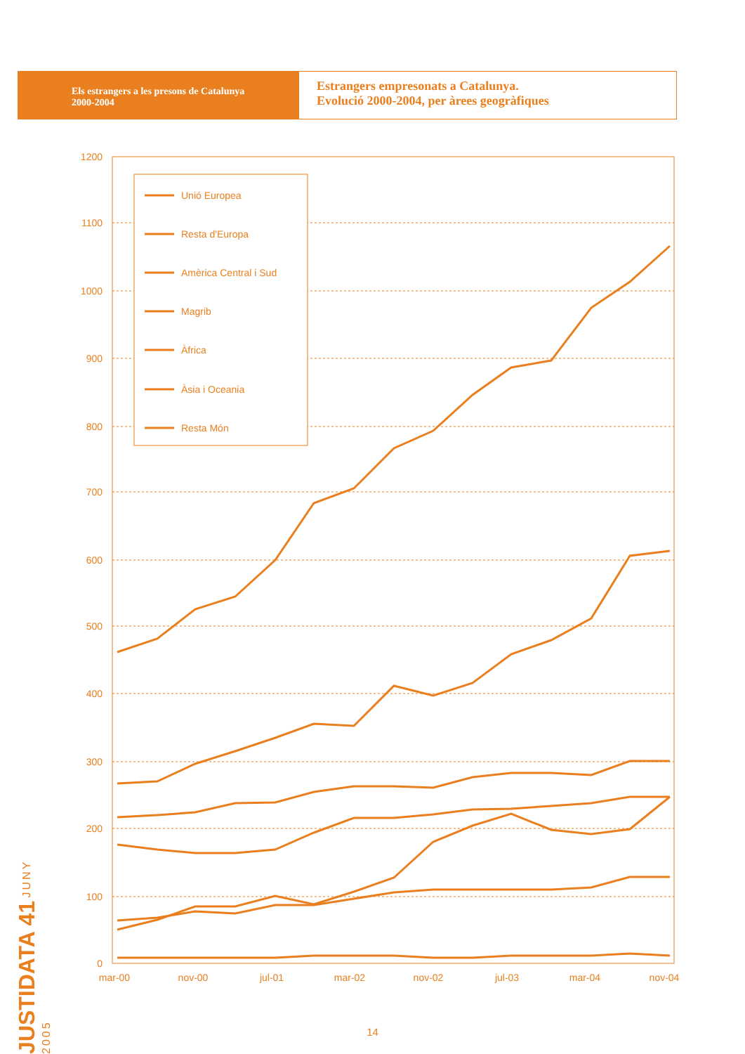Els estrangers a les presons de Catalunya
2000-2004
Estrangers empresonats a Catalunya.
Evolució 2000-2004, per àrees geogràfiques
1200
1100
1000
900
800
700
600
500
400
300
200
100
0
mar-00
nov-00
jul-01
mar-02
nov-02
jul-03
mar-04
nov-04
Unió Europea
Resta d'Europa
Amèrica Central i Sud
Magrib
Àfrica
Àsia i Oceania
Resta Món
JUSTIDATA 41 JUNY 2005
14